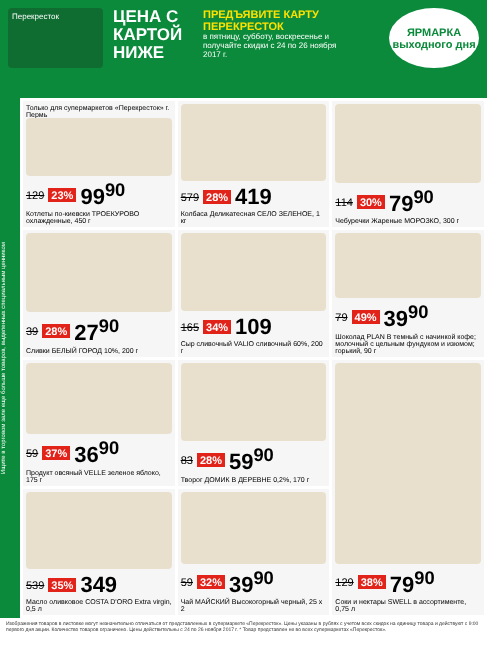Перекресток
ЦЕНА С КАРТОЙ НИЖЕ
ПРЕДЪЯВИТЕ КАРТУ ПЕРЕКРЕСТОК
в пятницу, субботу, воскресенье и получайте скидки с 24 по 26 ноября 2017 г.
ЯРМАРКА выходного дня
Ищите в торговом зале еще больше товаров, выделенных специальным ценником
Только для супермаркетов «Перекресток» г. Пермь
129 23% 99<sup>90</sup>
Котлеты по-киевски ТРОЕКУРОВО охлажденные, 450 г
579 28% 419
Колбаса Деликатесная СЕЛО ЗЕЛЕНОЕ, 1 кг
114 30% 79<sup>90</sup>
Чебуречки Жареные МОРОЗКО, 300 г
39 28% 27<sup>90</sup>
Сливки БЕЛЫЙ ГОРОД 10%, 200 г
165 34% 109
Сыр сливочный VALIO сливочный 60%, 200 г
79 49% 39<sup>90</sup>
Шоколад PLAN B темный с начинкой кофе; молочный с цельным фундуком и изюмом; горький, 90 г
59 37% 36<sup>90</sup>
Продукт овсяный VELLE зеленое яблоко, 175 г
83 28% 59<sup>90</sup>
Творог ДОМИК В ДЕРЕВНЕ 0,2%, 170 г
129 38% 79<sup>90</sup>
Соки и нектары SWELL в ассортименте, 0,75 л
539 35% 349
Масло оливковое COSTA D'ORO Extra virgin, 0,5 л
59 32% 39<sup>90</sup>
Чай МАЙСКИЙ Высокогорный черный, 25 х 2
Изображения товаров в листовке могут незначительно отличаться от представленных в супермаркете «Перекресток». Цены указаны в рублях с учетом всех скидок на единицу товара и действуют с 9:00 первого дня акции. Количество товаров ограничено. Цены действительны с 24 по 26 ноября 2017 г. * Товар представлен не во всех супермаркетах «Перекресток».